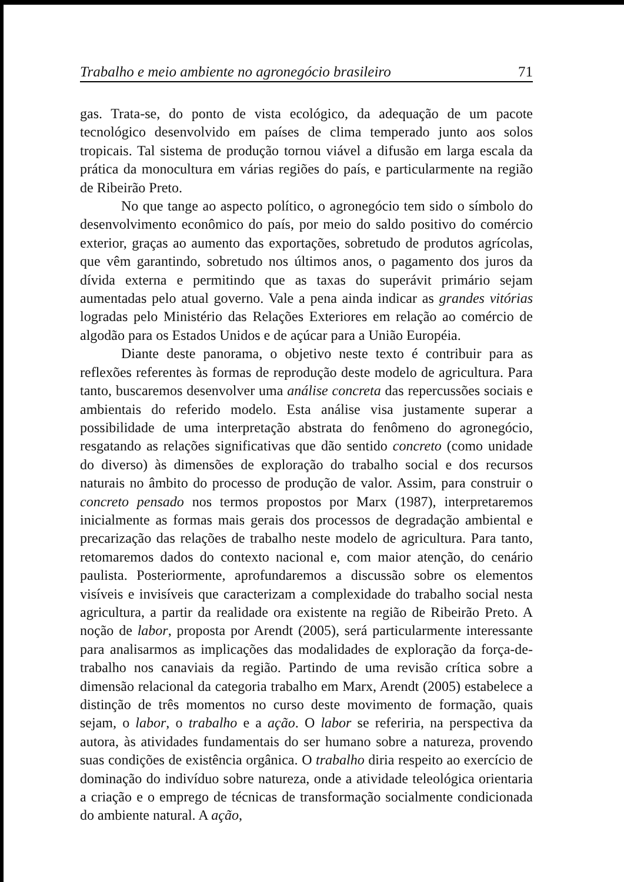Trabalho e meio ambiente no agronegócio brasileiro 71
gas. Trata-se, do ponto de vista ecológico, da adequação de um pacote tecnológico desenvolvido em países de clima temperado junto aos solos tropicais. Tal sistema de produção tornou viável a difusão em larga escala da prática da monocultura em várias regiões do país, e particularmente na região de Ribeirão Preto.
No que tange ao aspecto político, o agronegócio tem sido o símbolo do desenvolvimento econômico do país, por meio do saldo positivo do comércio exterior, graças ao aumento das exportações, sobretudo de produtos agrícolas, que vêm garantindo, sobretudo nos últimos anos, o pagamento dos juros da dívida externa e permitindo que as taxas do superávit primário sejam aumentadas pelo atual governo. Vale a pena ainda indicar as grandes vitórias logradas pelo Ministério das Relações Exteriores em relação ao comércio de algodão para os Estados Unidos e de açúcar para a União Européia.
Diante deste panorama, o objetivo neste texto é contribuir para as reflexões referentes às formas de reprodução deste modelo de agricultura. Para tanto, buscaremos desenvolver uma análise concreta das repercussões sociais e ambientais do referido modelo. Esta análise visa justamente superar a possibilidade de uma interpretação abstrata do fenômeno do agronegócio, resgatando as relações significativas que dão sentido concreto (como unidade do diverso) às dimensões de exploração do trabalho social e dos recursos naturais no âmbito do processo de produção de valor. Assim, para construir o concreto pensado nos termos propostos por Marx (1987), interpretaremos inicialmente as formas mais gerais dos processos de degradação ambiental e precarização das relações de trabalho neste modelo de agricultura. Para tanto, retomaremos dados do contexto nacional e, com maior atenção, do cenário paulista. Posteriormente, aprofundaremos a discussão sobre os elementos visíveis e invisíveis que caracterizam a complexidade do trabalho social nesta agricultura, a partir da realidade ora existente na região de Ribeirão Preto. A noção de labor, proposta por Arendt (2005), será particularmente interessante para analisarmos as implicações das modalidades de exploração da força-de-trabalho nos canaviais da região. Partindo de uma revisão crítica sobre a dimensão relacional da categoria trabalho em Marx, Arendt (2005) estabelece a distinção de três momentos no curso deste movimento de formação, quais sejam, o labor, o trabalho e a ação. O labor se referiria, na perspectiva da autora, às atividades fundamentais do ser humano sobre a natureza, provendo suas condições de existência orgânica. O trabalho diria respeito ao exercício de dominação do indivíduo sobre natureza, onde a atividade teleológica orientaria a criação e o emprego de técnicas de transformação socialmente condicionada do ambiente natural. A ação,